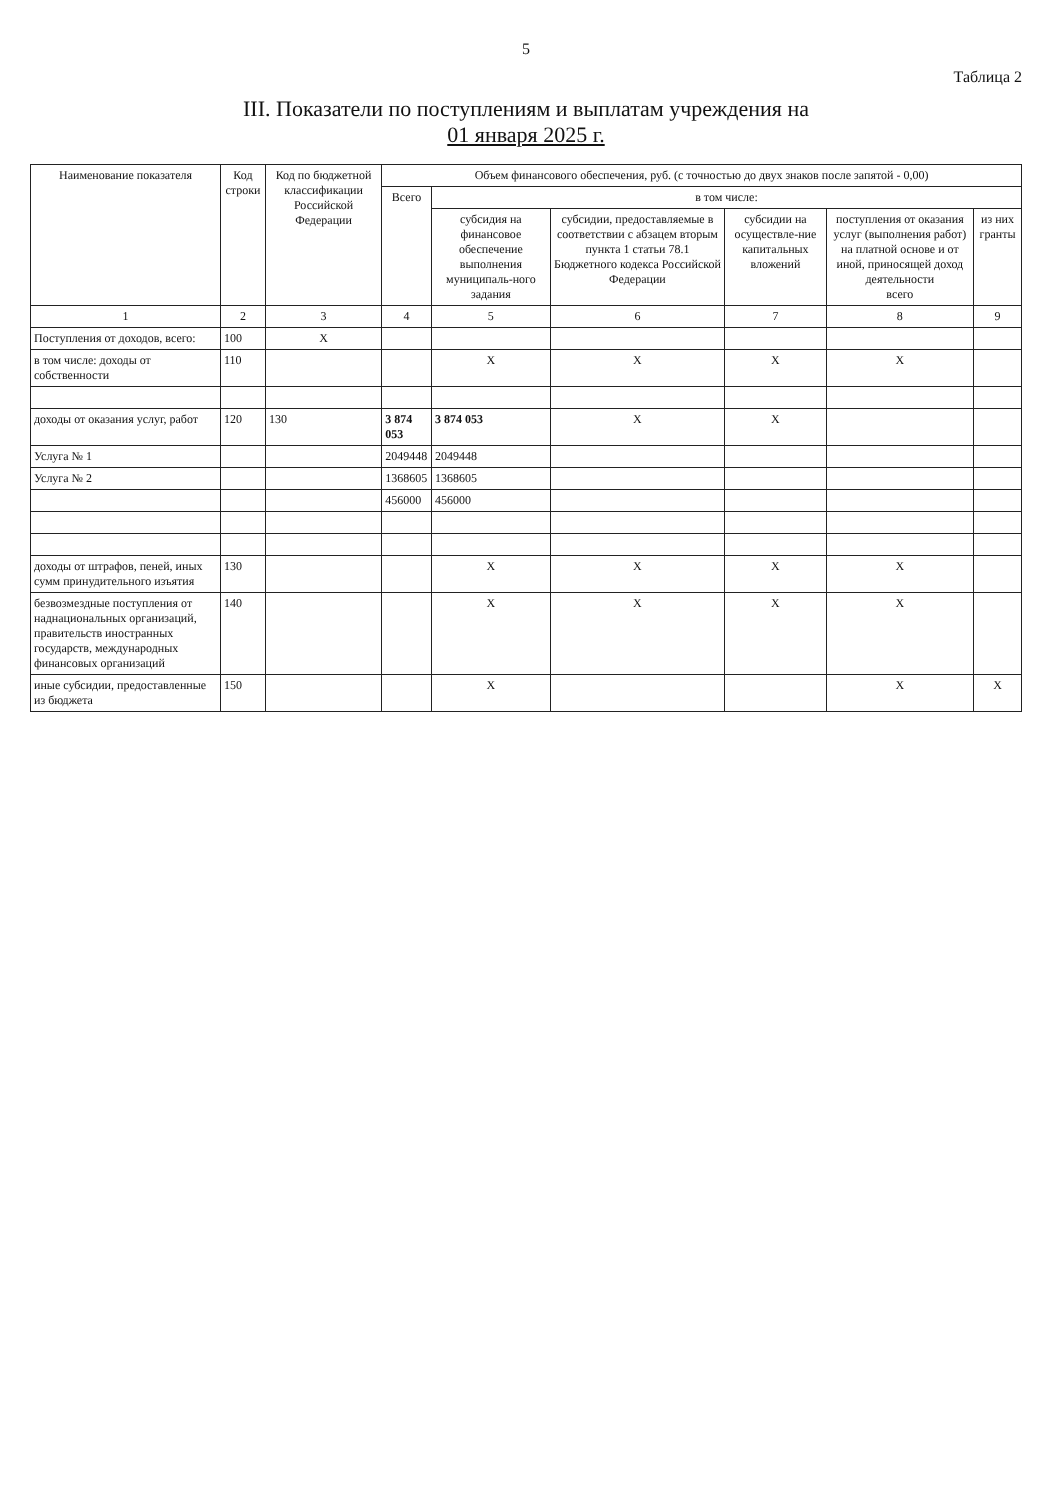5
Таблица 2
III. Показатели по поступлениям и выплатам учреждения на
01 января 2025 г.
| Наименование показателя | Код строки | Код по бюджетной классификации Российской Федерации | Объем финансового обеспечения, руб. (с точностью до двух знаков после запятой - 0,00) | | | | | |
| --- | --- | --- | --- | --- | --- | --- | --- | --- |
| | | | Всего | в том числе: | | | | |
| | | | | субсидия на финансовое обеспечение выполнения муниципаль-ного задания | субсидии, предоставляемые в соответствии с абзацем вторым пункта 1 статьи 78.1 Бюджетного кодекса Российской Федерации | субсидии на осуществле-ние капитальных вложений | поступления от оказания услуг (выполнения работ) на платной основе и от иной, приносящей доход деятельности всего | из них гранты |
| 1 | 2 | 3 | 4 | 5 | 6 | 7 | 8 | 9 |
| Поступления от доходов, всего: | 100 | X | | | | | | |
| в том числе: доходы от собственности | 110 | | | X | X | X | X | |
| доходы от оказания услуг, работ | 120 | 130 | 3 874 053 | 3 874 053 | X | X | | |
| Услуга № 1 | | | 2049448 | 2049448 | | | | |
| Услуга № 2 | | | 1368605 | 1368605 | | | | |
| | | | 456000 | 456000 | | | | |
| доходы от штрафов, пеней, иных сумм принудительного изъятия | 130 | | | X | X | X | X | |
| безвозмездные поступления от наднациональных организаций, правительств иностранных государств, международных финансовых организаций | 140 | | | X | X | X | X | |
| иные субсидии, предоставленные из бюджета | 150 | | | X | | | X | X |